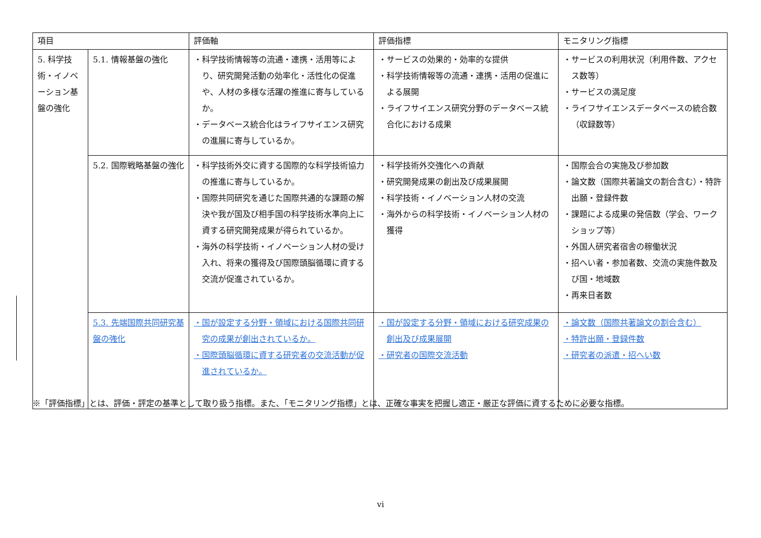| 項目 | | 評価軸 | 評価指標 | モニタリング指標 |
| --- | --- | --- | --- | --- |
| 5. 科学技術・イノベーション基盤の強化 | 5.1. 情報基盤の強化 | ・科学技術情報等の流通・連携・活用等により、研究開発活動の効率化・活性化の促進や、人材の多様な活躍の推進に寄与しているか。 ・データベース統合化はライフサイエンス研究の進展に寄与しているか。 | ・サービスの効果的・効率的な提供 ・科学技術情報等の流通・連携・活用の促進による展開 ・ライフサイエンス研究分野のデータベース統合化における成果 | ・サービスの利用状況（利用件数、アクセス数等） ・サービスの満足度 ・ライフサイエンスデータベースの統合数（収録数等） |
| | 5.2. 国際戦略基盤の強化 | ・科学技術外交に資する国際的な科学技術協力の推進に寄与しているか。 ・国際共同研究を通じた国際共通的な課題の解決や我が国及び相手国の科学技術水準向上に資する研究開発成果が得られているか。 ・海外の科学技術・イノベーション人材の受け入れ、将来の獲得及び国際頭脳循環に資する交流が促進されているか。 | ・科学技術外交強化への貢献 ・研究開発成果の創出及び成果展開 ・科学技術・イノベーション人材の交流 ・海外からの科学技術・イノベーション人材の獲得 | ・国際会合の実施及び参加数 ・論文数（国際共著論文の割合含む）・特許出願・登録件数 ・課題による成果の発信数（学会、ワークショップ等） ・外国人研究者宿舎の稼働状況 ・招へい者・参加者数、交流の実施件数及び国・地域数 ・再来日者数 |
| | 5.3. 先端国際共同研究基盤の強化 | ・国が設定する分野・領域における国際共同研究の成果が創出されているか。 ・国際頭脳循環に資する研究者の交流活動が促進されているか。 | ・国が設定する分野・領域における研究成果の創出及び成果展開 ・研究者の国際交流活動 | ・論文数（国際共著論文の割合含む） ・特許出願・登録件数 ・研究者の派遣・招へい数 |
※「評価指標」とは、評価・評定の基準として取り扱う指標。また、「モニタリング指標」とは、正確な事実を把握し適正・厳正な評価に資するために必要な指標。
vi